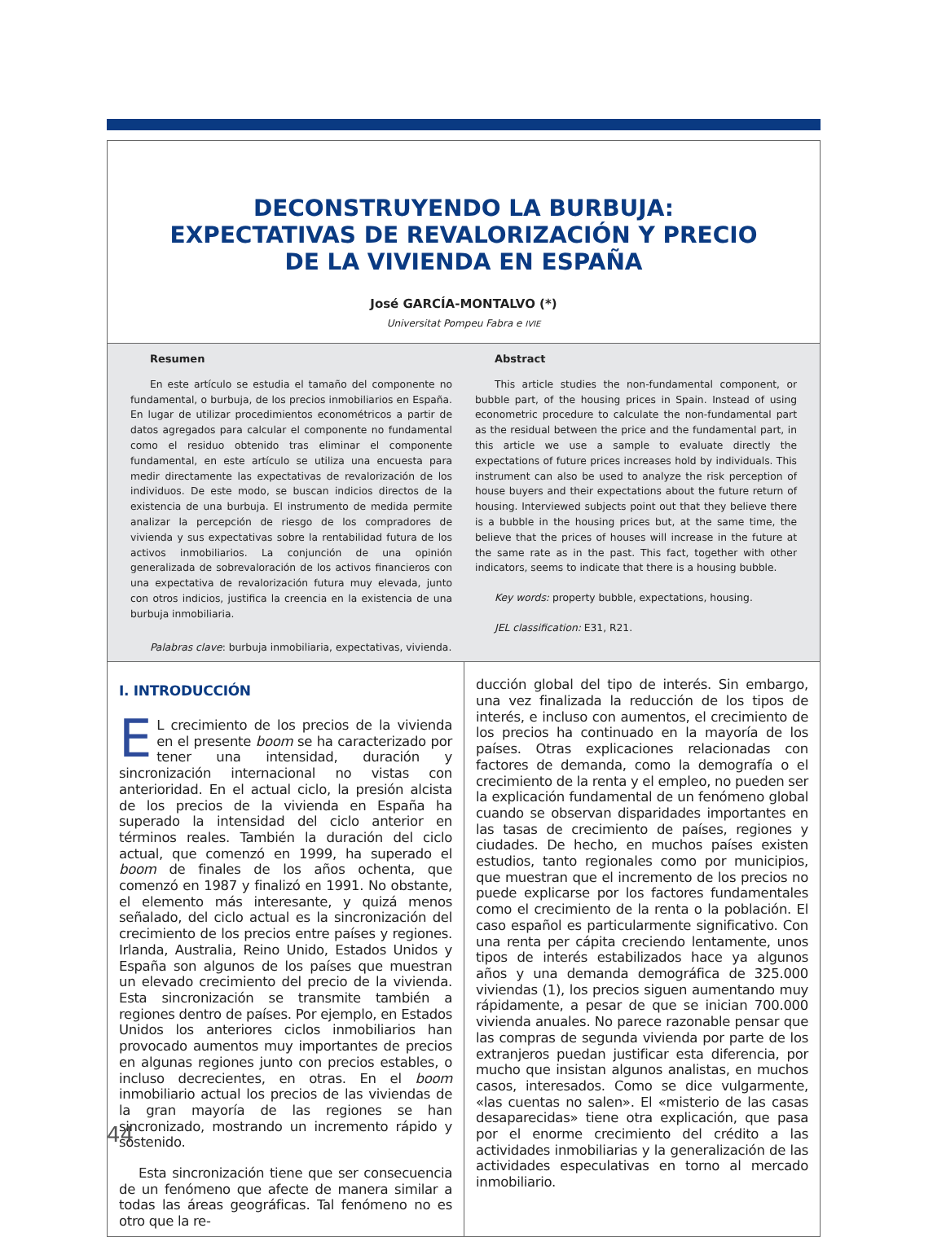DECONSTRUYENDO LA BURBUJA:
EXPECTATIVAS DE REVALORIZACIÓN Y PRECIO
DE LA VIVIENDA EN ESPAÑA
José GARCÍA-MONTALVO (*)
Universitat Pompeu Fabra e IVIE
Resumen
En este artículo se estudia el tamaño del componente no fundamental, o burbuja, de los precios inmobiliarios en España. En lugar de utilizar procedimientos econométricos a partir de datos agregados para calcular el componente no fundamental como el residuo obtenido tras eliminar el componente fundamental, en este artículo se utiliza una encuesta para medir directamente las expectativas de revalorización de los individuos. De este modo, se buscan indicios directos de la existencia de una burbuja. El instrumento de medida permite analizar la percepción de riesgo de los compradores de vivienda y sus expectativas sobre la rentabilidad futura de los activos inmobiliarios. La conjunción de una opinión generalizada de sobrevaloración de los activos financieros con una expectativa de revalorización futura muy elevada, junto con otros indicios, justifica la creencia en la existencia de una burbuja inmobiliaria.
Palabras clave: burbuja inmobiliaria, expectativas, vivienda.
Abstract
This article studies the non-fundamental component, or bubble part, of the housing prices in Spain. Instead of using econometric procedure to calculate the non-fundamental part as the residual between the price and the fundamental part, in this article we use a sample to evaluate directly the expectations of future prices increases hold by individuals. This instrument can also be used to analyze the risk perception of house buyers and their expectations about the future return of housing. Interviewed subjects point out that they believe there is a bubble in the housing prices but, at the same time, the believe that the prices of houses will increase in the future at the same rate as in the past. This fact, together with other indicators, seems to indicate that there is a housing bubble.
Key words: property bubble, expectations, housing.
JEL classification: E31, R21.
I. INTRODUCCIÓN
EL crecimiento de los precios de la vivienda en el presente boom se ha caracterizado por tener una intensidad, duración y sincronización internacional no vistas con anterioridad. En el actual ciclo, la presión alcista de los precios de la vivienda en España ha superado la intensidad del ciclo anterior en términos reales. También la duración del ciclo actual, que comenzó en 1999, ha superado el boom de finales de los años ochenta, que comenzó en 1987 y finalizó en 1991. No obstante, el elemento más interesante, y quizá menos señalado, del ciclo actual es la sincronización del crecimiento de los precios entre países y regiones. Irlanda, Australia, Reino Unido, Estados Unidos y España son algunos de los países que muestran un elevado crecimiento del precio de la vivienda. Esta sincronización se transmite también a regiones dentro de países. Por ejemplo, en Estados Unidos los anteriores ciclos inmobiliarios han provocado aumentos muy importantes de precios en algunas regiones junto con precios estables, o incluso decrecientes, en otras. En el boom inmobiliario actual los precios de las viviendas de la gran mayoría de las regiones se han sincronizado, mostrando un incremento rápido y sostenido.
Esta sincronización tiene que ser consecuencia de un fenómeno que afecte de manera similar a todas las áreas geográficas. Tal fenómeno no es otro que la re-
ducción global del tipo de interés. Sin embargo, una vez finalizada la reducción de los tipos de interés, e incluso con aumentos, el crecimiento de los precios ha continuado en la mayoría de los países. Otras explicaciones relacionadas con factores de demanda, como la demografía o el crecimiento de la renta y el empleo, no pueden ser la explicación fundamental de un fenómeno global cuando se observan disparidades importantes en las tasas de crecimiento de países, regiones y ciudades. De hecho, en muchos países existen estudios, tanto regionales como por municipios, que muestran que el incremento de los precios no puede explicarse por los factores fundamentales como el crecimiento de la renta o la población. El caso español es particularmente significativo. Con una renta per cápita creciendo lentamente, unos tipos de interés estabilizados hace ya algunos años y una demanda demográfica de 325.000 viviendas (1), los precios siguen aumentando muy rápidamente, a pesar de que se inician 700.000 vivienda anuales. No parece razonable pensar que las compras de segunda vivienda por parte de los extranjeros puedan justificar esta diferencia, por mucho que insistan algunos analistas, en muchos casos, interesados. Como se dice vulgarmente, «las cuentas no salen». El «misterio de las casas desaparecidas» tiene otra explicación, que pasa por el enorme crecimiento del crédito a las actividades inmobiliarias y la generalización de las actividades especulativas en torno al mercado inmobiliario.
44